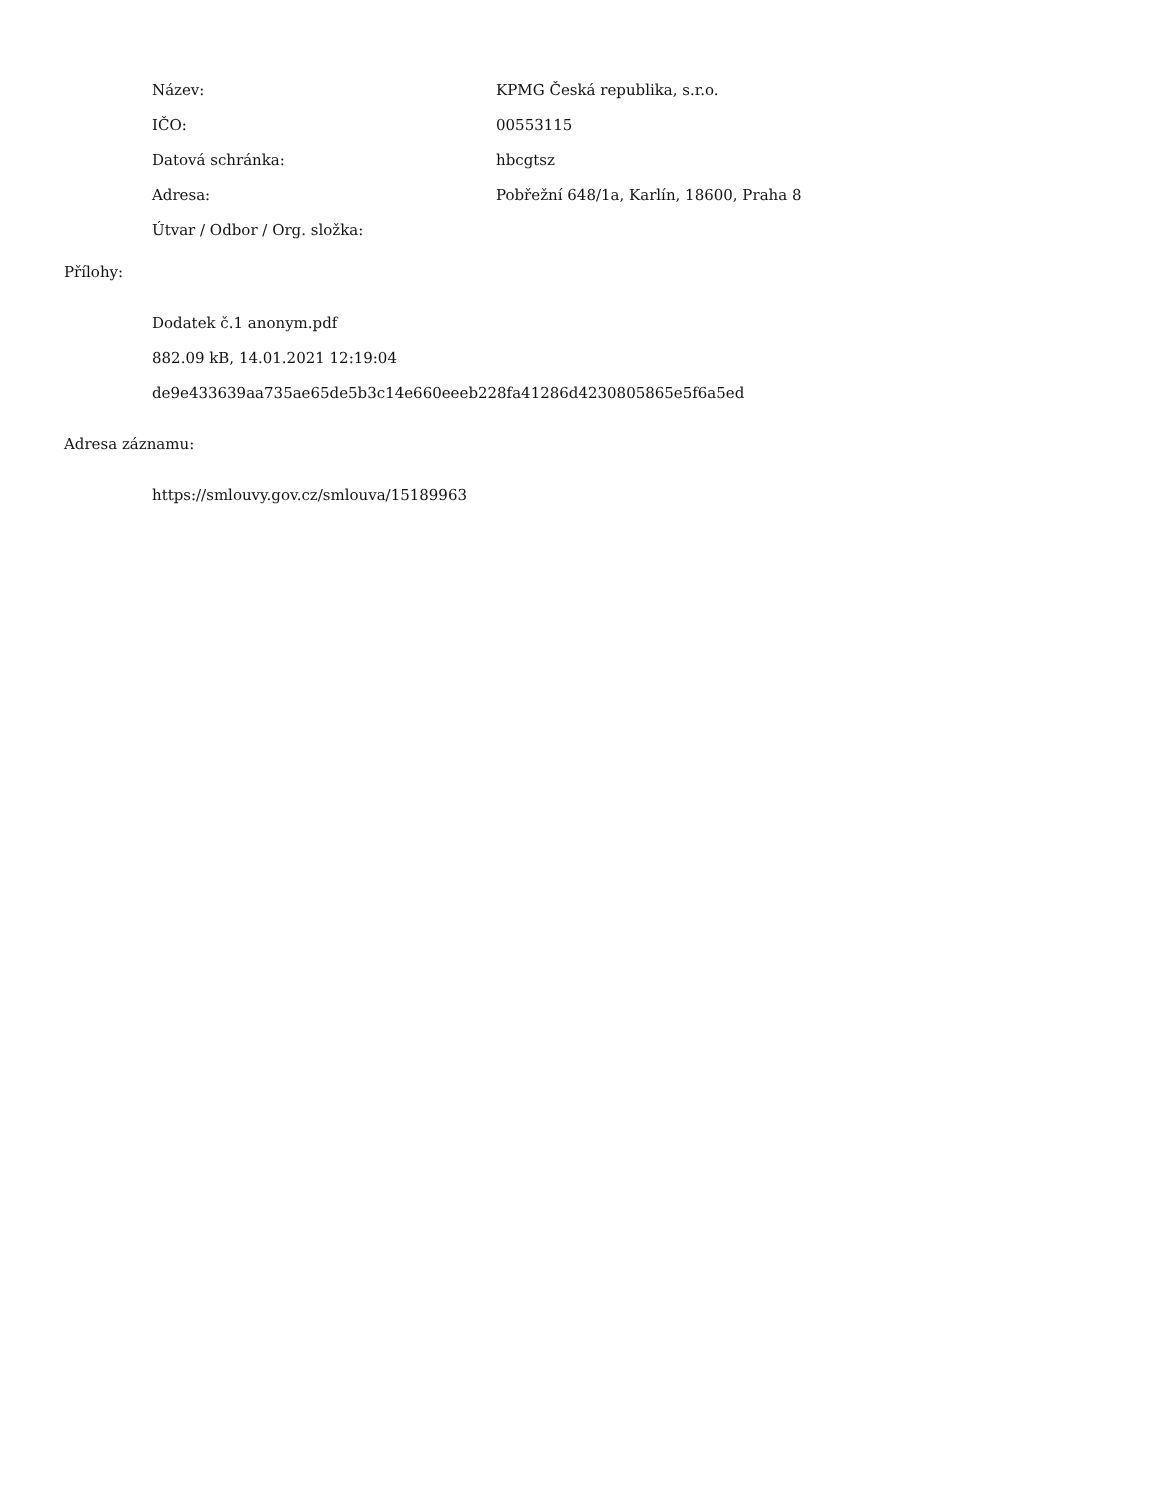| Název: | KPMG Česká republika, s.r.o. |
| IČO: | 00553115 |
| Datová schránka: | hbcgtsz |
| Adresa: | Pobřežní 648/1a, Karlín, 18600, Praha 8 |
| Útvar / Odbor / Org. složka: | |
Přílohy:
Dodatek č.1 anonym.pdf
882.09 kB, 14.01.2021 12:19:04
de9e433639aa735ae65de5b3c14e660eeeb228fa41286d4230805865e5f6a5ed
Adresa záznamu:
https://smlouvy.gov.cz/smlouva/15189963